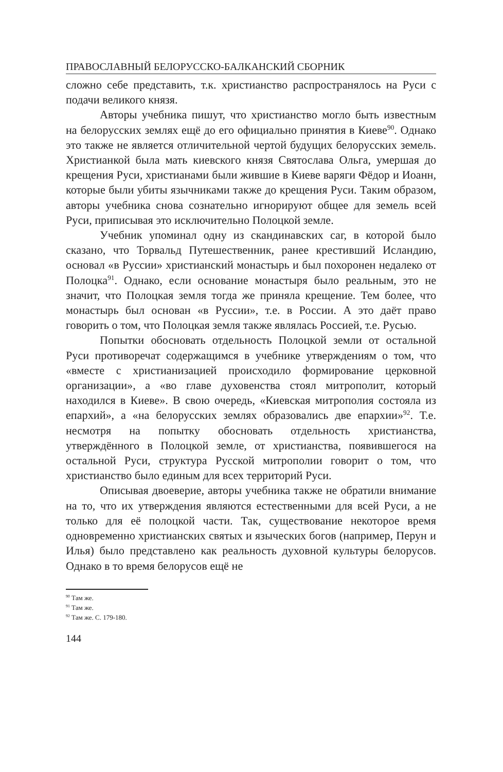ПРАВОСЛАВНЫЙ БЕЛОРУССКО-БАЛКАНСКИЙ СБОРНИК
сложно себе представить, т.к. христианство распространялось на Руси с подачи великого князя.
Авторы учебника пишут, что христианство могло быть известным на белорусских землях ещё до его официально принятия в Киеве<sup>90</sup>. Однако это также не является отличительной чертой будущих белорусских земель. Христианкой была мать киевского князя Святослава Ольга, умершая до крещения Руси, христианами были жившие в Киеве варяги Фёдор и Иоанн, которые были убиты язычниками также до крещения Руси. Таким образом, авторы учебника снова сознательно игнорируют общее для земель всей Руси, приписывая это исключительно Полоцкой земле.
Учебник упоминал одну из скандинавских саг, в которой было сказано, что Торвальд Путешественник, ранее крестивший Исландию, основал «в Руссии» христианский монастырь и был похоронен недалеко от Полоцка<sup>91</sup>. Однако, если основание монастыря было реальным, это не значит, что Полоцкая земля тогда же приняла крещение. Тем более, что монастырь был основан «в Руссии», т.е. в России. А это даёт право говорить о том, что Полоцкая земля также являлась Россией, т.е. Русью.
Попытки обосновать отдельность Полоцкой земли от остальной Руси противоречат содержащимся в учебнике утверждениям о том, что «вместе с христианизацией происходило формирование церковной организации», а «во главе духовенства стоял митрополит, который находился в Киеве». В свою очередь, «Киевская митрополия состояла из епархий», а «на белорусских землях образовались две епархии»<sup>92</sup>. Т.е. несмотря на попытку обосновать отдельность христианства, утверждённого в Полоцкой земле, от христианства, появившегося на остальной Руси, структура Русской митрополии говорит о том, что христианство было единым для всех территорий Руси.
Описывая двоеверие, авторы учебника также не обратили внимание на то, что их утверждения являются естественными для всей Руси, а не только для её полоцкой части. Так, существование некоторое время одновременно христианских святых и языческих богов (например, Перун и Илья) было представлено как реальность духовной культуры белорусов. Однако в то время белорусов ещё не
<sup>90</sup> Там же.
<sup>91</sup> Там же.
<sup>92</sup> Там же. С. 179-180.
144